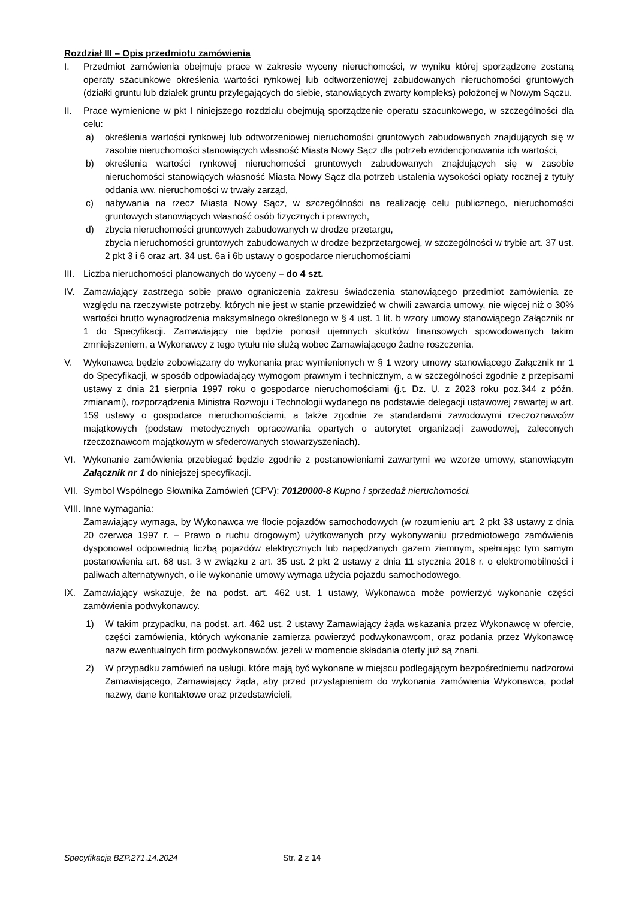Rozdział III – Opis przedmiotu zamówienia
I. Przedmiot zamówienia obejmuje prace w zakresie wyceny nieruchomości, w wyniku której sporządzone zostaną operaty szacunkowe określenia wartości rynkowej lub odtworzeniowej zabudowanych nieruchomości gruntowych (działki gruntu lub działek gruntu przylegających do siebie, stanowiących zwarty kompleks) położonej w Nowym Sączu.
II. Prace wymienione w pkt I niniejszego rozdziału obejmują sporządzenie operatu szacunkowego, w szczególności dla celu:
a) określenia wartości rynkowej lub odtworzeniowej nieruchomości gruntowych zabudowanych znajdujących się w zasobie nieruchomości stanowiących własność Miasta Nowy Sącz dla potrzeb ewidencjonowania ich wartości,
b) określenia wartości rynkowej nieruchomości gruntowych zabudowanych znajdujących się w zasobie nieruchomości stanowiących własność Miasta Nowy Sącz dla potrzeb ustalenia wysokości opłaty rocznej z tytuły oddania ww. nieruchomości w trwały zarząd,
c) nabywania na rzecz Miasta Nowy Sącz, w szczególności na realizację celu publicznego, nieruchomości gruntowych stanowiących własność osób fizycznych i prawnych,
d) zbycia nieruchomości gruntowych zabudowanych w drodze przetargu,
zbycia nieruchomości gruntowych zabudowanych w drodze bezprzetargowej, w szczególności w trybie art. 37 ust. 2 pkt 3 i 6 oraz art. 34 ust. 6a i 6b ustawy o gospodarce nieruchomościami
III.
Liczba nieruchomości planowanych do wyceny – do 4 szt.
IV. Zamawiający zastrzega sobie prawo ograniczenia zakresu świadczenia stanowiącego przedmiot zamówienia ze względu na rzeczywiste potrzeby, których nie jest w stanie przewidzieć w chwili zawarcia umowy, nie więcej niż o 30% wartości brutto wynagrodzenia maksymalnego określonego w § 4 ust. 1 lit. b wzory umowy stanowiącego Załącznik nr 1 do Specyfikacji. Zamawiający nie będzie ponosił ujemnych skutków finansowych spowodowanych takim zmniejszeniem, a Wykonawcy z tego tytułu nie służą wobec Zamawiającego żadne roszczenia.
V. Wykonawca będzie zobowiązany do wykonania prac wymienionych w § 1 wzory umowy stanowiącego Załącznik nr 1 do Specyfikacji, w sposób odpowiadający wymogom prawnym i technicznym, a w szczególności zgodnie z przepisami ustawy z dnia 21 sierpnia 1997 roku o gospodarce nieruchomościami (j.t. Dz. U. z 2023 roku poz.344 z późn. zmianami), rozporządzenia Ministra Rozwoju i Technologii wydanego na podstawie delegacji ustawowej zawartej w art. 159 ustawy o gospodarce nieruchomościami, a także zgodnie ze standardami zawodowymi rzeczoznawców majątkowych (podstaw metodycznych opracowania opartych o autorytet organizacji zawodowej, zaleconych rzeczoznawcom majątkowym w sfederowanych stowarzyszeniach).
VI. Wykonanie zamówienia przebiegać będzie zgodnie z postanowieniami zawartymi we wzorze umowy, stanowiącym Załącznik nr 1 do niniejszej specyfikacji.
VII.
Symbol Wspólnego Słownika Zamówień (CPV): 70120000-8 Kupno i sprzedaż nieruchomości.
VIII.
Inne wymagania:
Zamawiający wymaga, by Wykonawca we flocie pojazdów samochodowych (w rozumieniu art. 2 pkt 33 ustawy z dnia 20 czerwca 1997 r. – Prawo o ruchu drogowym) użytkowanych przy wykonywaniu przedmiotowego zamówienia dysponował odpowiednią liczbą pojazdów elektrycznych lub napędzanych gazem ziemnym, spełniając tym samym postanowienia art. 68 ust. 3 w związku z art. 35 ust. 2 pkt 2 ustawy z dnia 11 stycznia 2018 r. o elektromobilności i paliwach alternatywnych, o ile wykonanie umowy wymaga użycia pojazdu samochodowego.
IX. Zamawiający wskazuje, że na podst. art. 462 ust. 1 ustawy, Wykonawca może powierzyć wykonanie części zamówienia podwykonawcy.
1) W takim przypadku, na podst. art. 462 ust. 2 ustawy Zamawiający żąda wskazania przez Wykonawcę w ofercie, części zamówienia, których wykonanie zamierza powierzyć podwykonawcom, oraz podania przez Wykonawcę nazw ewentualnych firm podwykonawców, jeżeli w momencie składania oferty już są znani.
2) W przypadku zamówień na usługi, które mają być wykonane w miejscu podlegającym bezpośredniemu nadzorowi Zamawiającego, Zamawiający żąda, aby przed przystąpieniem do wykonania zamówienia Wykonawca, podał nazwy, dane kontaktowe oraz przedstawicieli,
Specyfikacja BZP.271.14.2024 Str. 2 z 14